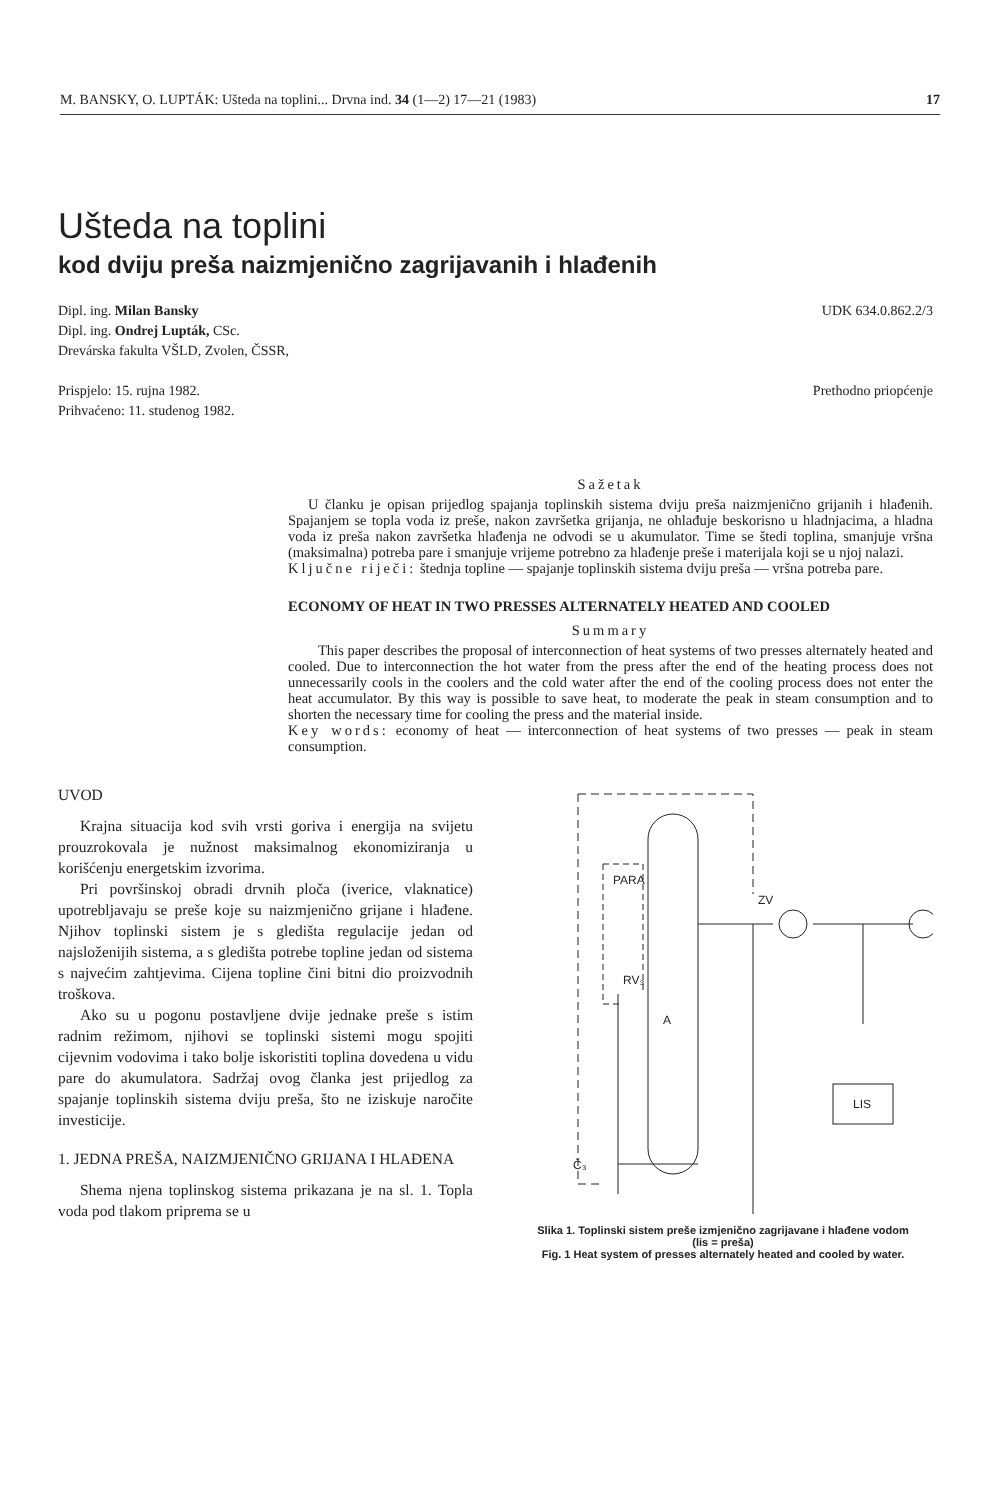M. BANSKY, O. LUPTÁK: Ušteda na toplini... Drvna ind. 34 (1—2) 17—21 (1983) 17
Ušteda na toplini
kod dviju preša naizmjenično zagrijavanih i hlađenih
Dipl. ing. Milan Bansky
Dipl. ing. Ondrej Lupták, CSc.
Drevárska fakulta VŠLD, Zvolen, ČSSR,
Prispjelo: 15. rujna 1982.
Prihvaćeno: 11. studenog 1982.
UDK 634.0.862.2/3
Prethodno priopćenje
Sažetak
U članku je opisan prijedlog spajanja toplinskih sistema dviju preša naizmjenično grijanih i hlađenih. Spajanjem se topla voda iz preše, nakon završetka grijanja, ne ohlađuje beskorisno u hladnjacima, a hladna voda iz preša nakon završetka hlađenja ne odvodi se u akumulator. Time se štedi toplina, smanjuje vršna (maksimalna) potreba pare i smanjuje vrijeme potrebno za hlađenje preše i materijala koji se u njoj nalazi.
Ključne riječi: štednja topline — spajanje toplinskih sistema dviju preša — vršna potreba pare.
ECONOMY OF HEAT IN TWO PRESSES ALTERNATELY HEATED AND COOLED
Summary
This paper describes the proposal of interconnection of heat systems of two presses alternately heated and cooled. Due to interconnection the hot water from the press after the end of the heating process does not unnecessarily cools in the coolers and the cold water after the end of the cooling process does not enter the heat accumulator. By this way is possible to save heat, to moderate the peak in steam consumption and to shorten the necessary time for cooling the press and the material inside.
Key words: economy of heat — interconnection of heat systems of two presses — peak in steam consumption.
UVOD
Krajna situacija kod svih vrsti goriva i energija na svijetu prouzrokovala je nužnost maksimalnog ekonomiziranja u korišćenju energetskim izvorima.
Pri površinskoj obradi drvnih ploča (iverice, vlaknatice) upotrebljavaju se preše koje su naizmjenično grijane i hlađene. Njihov toplinski sistem je s gledišta regulacije jedan od najsloženijih sistema, a s gledišta potrebe topline jedan od sistema s najvećim zahtjevima. Cijena topline čini bitni dio proizvodnih troškova.
Ako su u pogonu postavljene dvije jednake preše s istim radnim režimom, njihovi se toplinski sistemi mogu spojiti cijevnim vodovima i tako bolje iskoristiti toplina dovedena u vidu pare do akumulatora. Sadržaj ovog članka jest prijedlog za spajanje toplinskih sistema dviju preša, što ne iziskuje naročite investicije.
1. JEDNA PREŠA, NAIZMJENIČNO GRIJANA I HLAĐENA
Shema njena toplinskog sistema prikazana je na sl. 1. Topla voda pod tlakom priprema se u
PARA
ZV
A
LIS
RV₃
Č₃
Slika 1. Toplinski sistem preše izmjenično zagrijavane i hlađene vodom
(lis = preša)
Fig. 1 Heat system of presses alternately heated and cooled by water.